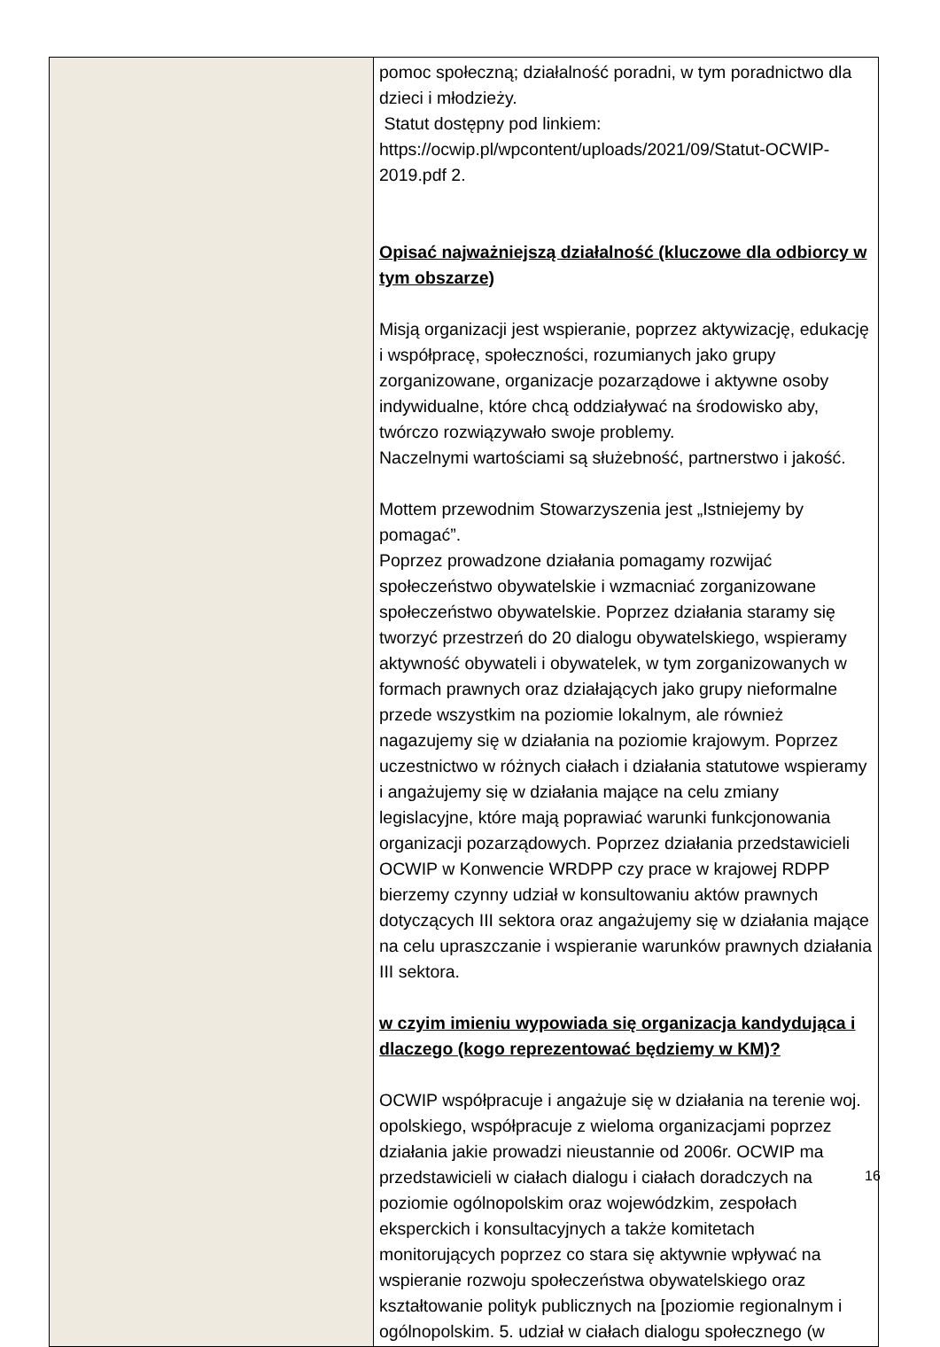| | pomoc społeczną; działalność poradni, w tym poradnictwo dla dzieci i młodzieży. Statut dostępny pod linkiem: https://ocwip.pl/wpcontent/uploads/2021/09/Statut-OCWIP-2019.pdf 2. Opisać najważniejszą działalność (kluczowe dla odbiorcy w tym obszarze) Misją organizacji jest wspieranie, poprzez aktywizację, edukację i współpracę, społeczności, rozumianych jako grupy zorganizowane, organizacje pozarządowe i aktywne osoby indywidualne, które chcą oddziaływać na środowisko aby, twórczo rozwiązywało swoje problemy. Naczelnymi wartościami są służebność, partnerstwo i jakość. Mottem przewodnim Stowarzyszenia jest „Istniejemy by pomagać”. Poprzez prowadzone działania pomagamy rozwijać społeczeństwo obywatelskie i wzmacniać zorganizowane społeczeństwo obywatelskie. Poprzez działania staramy się tworzyć przestrzeń do 20 dialogu obywatelskiego, wspieramy aktywność obywateli i obywatelek, w tym zorganizowanych w formach prawnych oraz działających jako grupy nieformalne przede wszystkim na poziomie lokalnym, ale również nagazujemy się w działania na poziomie krajowym. Poprzez uczestnictwo w różnych ciałach i działania statutowe wspieramy i angażujemy się w działania mające na celu zmiany legislacyjne, które mają poprawiać warunki funkcjonowania organizacji pozarządowych. Poprzez działania przedstawicieli OCWIP w Konwencie WRDPP czy prace w krajowej RDPP bierzemy czynny udział w konsultowaniu aktów prawnych dotyczących III sektora oraz angażujemy się w działania mające na celu upraszczanie i wspieranie warunków prawnych działania III sektora. w czyim imieniu wypowiada się organizacja kandydująca i dlaczego (kogo reprezentować będziemy w KM)? OCWIP współpracuje i angażuje się w działania na terenie woj. opolskiego, współpracuje z wieloma organizacjami poprzez działania jakie prowadzi nieustannie od 2006r. OCWIP ma przedstawicieli w ciałach dialogu i ciałach doradczych na poziomie ogólnopolskim oraz wojewódzkim, zespołach eksperckich i konsultacyjnych a także komitetach monitorujących poprzez co stara się aktywnie wpływać na wspieranie rozwoju społeczeństwa obywatelskiego oraz kształtowanie polityk publicznych na [poziomie regionalnym i ogólnopolskim. 5. udział w ciałach dialogu społecznego (w |
16